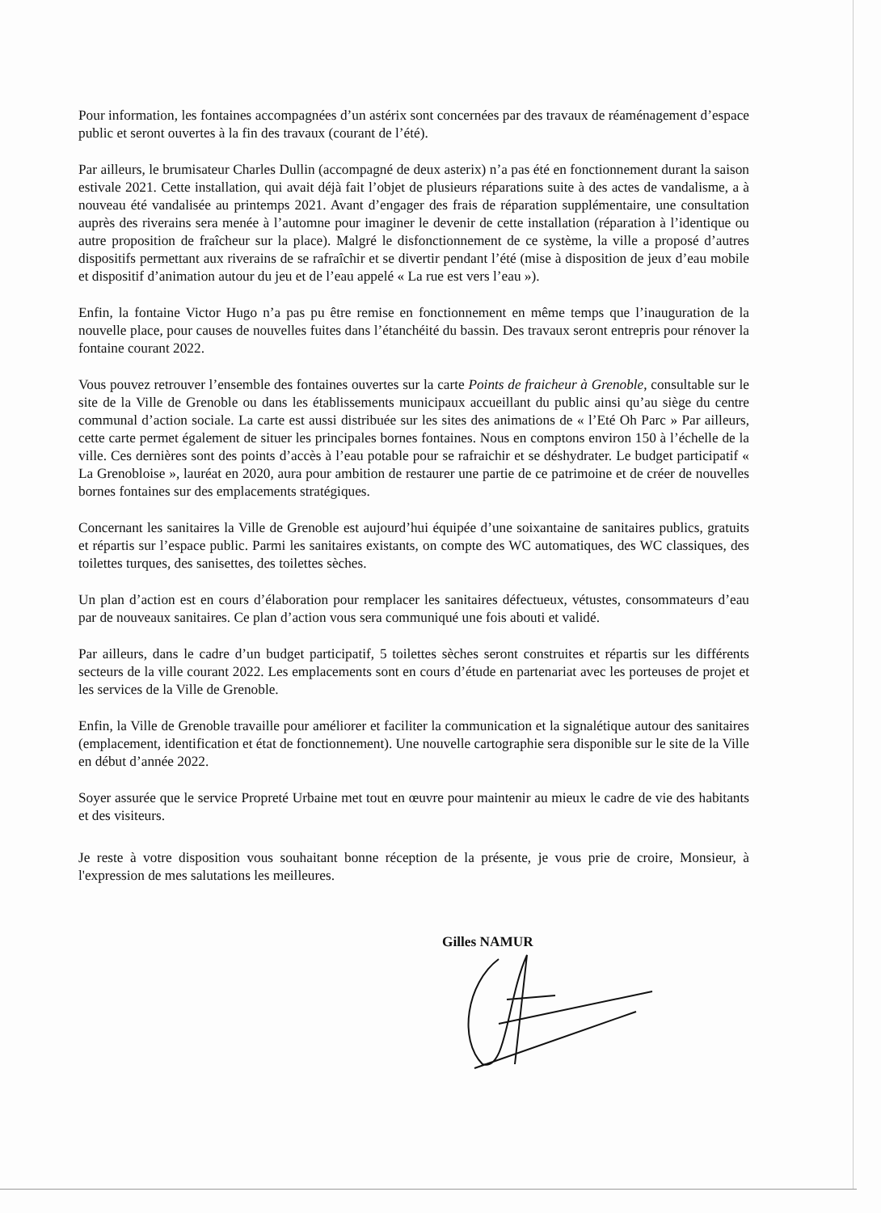Pour information, les fontaines accompagnées d’un astérix sont concernées par des travaux de réaménagement d’espace public et seront ouvertes à la fin des travaux (courant de l’été).
Par ailleurs, le brumisateur Charles Dullin (accompagné de deux asterix) n’a pas été en fonctionnement durant la saison estivale 2021. Cette installation, qui avait déjà fait l’objet de plusieurs réparations suite à des actes de vandalisme, a à nouveau été vandalisée au printemps 2021. Avant d’engager des frais de réparation supplémentaire, une consultation auprès des riverains sera menée à l’automne pour imaginer le devenir de cette installation (réparation à l’identique ou autre proposition de fraîcheur sur la place). Malgré le disfonctionnement de ce système, la ville a proposé d’autres dispositifs permettant aux riverains de se rafraîchir et se divertir pendant l’été (mise à disposition de jeux d’eau mobile et dispositif d’animation autour du jeu et de l’eau appelé « La rue est vers l’eau »).
Enfin, la fontaine Victor Hugo n’a pas pu être remise en fonctionnement en même temps que l’inauguration de la nouvelle place, pour causes de nouvelles fuites dans l’étanchéité du bassin. Des travaux seront entrepris pour rénover la fontaine courant 2022.
Vous pouvez retrouver l’ensemble des fontaines ouvertes sur la carte Points de fraicheur à Grenoble, consultable sur le site de la Ville de Grenoble ou dans les établissements municipaux accueillant du public ainsi qu’au siège du centre communal d’action sociale. La carte est aussi distribuée sur les sites des animations de « l’Eté Oh Parc » Par ailleurs, cette carte permet également de situer les principales bornes fontaines. Nous en comptons environ 150 à l’échelle de la ville. Ces dernières sont des points d’accès à l’eau potable pour se rafraichir et se déshydrater. Le budget participatif « La Grenobloise », lauréat en 2020, aura pour ambition de restaurer une partie de ce patrimoine et de créer de nouvelles bornes fontaines sur des emplacements stratégiques.
Concernant les sanitaires la Ville de Grenoble est aujourd’hui équipée d’une soixantaine de sanitaires publics, gratuits et répartis sur l’espace public. Parmi les sanitaires existants, on compte des WC automatiques, des WC classiques, des toilettes turques, des sanisettes, des toilettes sèches.
Un plan d’action est en cours d’élaboration pour remplacer les sanitaires défectueux, vétustes, consommateurs d’eau par de nouveaux sanitaires. Ce plan d’action vous sera communiqué une fois abouti et validé.
Par ailleurs, dans le cadre d’un budget participatif, 5 toilettes sèches seront construites et répartis sur les différents secteurs de la ville courant 2022. Les emplacements sont en cours d’étude en partenariat avec les porteuses de projet et les services de la Ville de Grenoble.
Enfin, la Ville de Grenoble travaille pour améliorer et faciliter la communication et la signalétique autour des sanitaires (emplacement, identification et état de fonctionnement). Une nouvelle cartographie sera disponible sur le site de la Ville en début d’année 2022.
Soyer assurée que le service Propreté Urbaine met tout en œuvre pour maintenir au mieux le cadre de vie des habitants et des visiteurs.
Je reste à votre disposition vous souhaitant bonne réception de la présente, je vous prie de croire, Monsieur, à l'expression de mes salutations les meilleures.
Gilles NAMUR